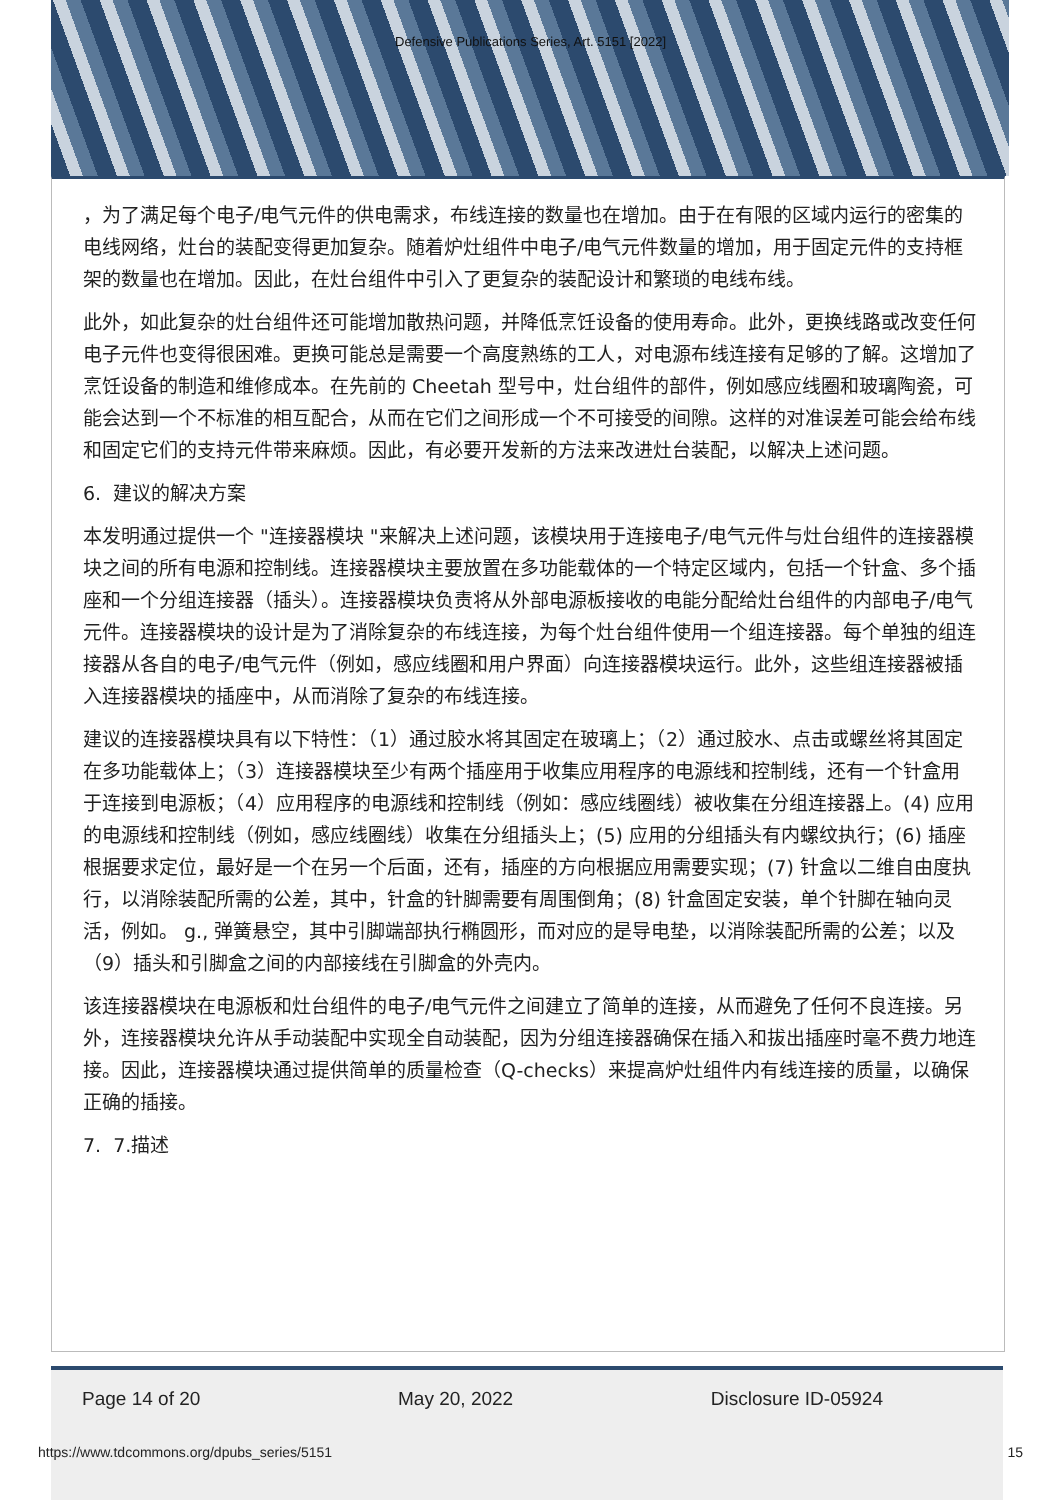Defensive Publications Series, Art. 5151 [2022]
，为了满足每个电子/电气元件的供电需求，布线连接的数量也在增加。由于在有限的区域内运行的密集的电线网络，灶台的装配变得更加复杂。随着炉灶组件中电子/电气元件数量的增加，用于固定元件的支持框架的数量也在增加。因此，在灶台组件中引入了更复杂的装配设计和繁琐的电线布线。
此外，如此复杂的灶台组件还可能增加散热问题，并降低烹饪设备的使用寿命。此外，更换线路或改变任何电子元件也变得很困难。更换可能总是需要一个高度熟练的工人，对电源布线连接有足够的了解。这增加了烹饪设备的制造和维修成本。在先前的 Cheetah 型号中，灶台组件的部件，例如感应线圈和玻璃陶瓷，可能会达到一个不标准的相互配合，从而在它们之间形成一个不可接受的间隙。这样的对准误差可能会给布线和固定它们的支持元件带来麻烦。因此，有必要开发新的方法来改进灶台装配，以解决上述问题。
6. 建议的解决方案
本发明通过提供一个 "连接器模块 "来解决上述问题，该模块用于连接电子/电气元件与灶台组件的连接器模块之间的所有电源和控制线。连接器模块主要放置在多功能载体的一个特定区域内，包括一个针盒、多个插座和一个分组连接器（插头）。连接器模块负责将从外部电源板接收的电能分配给灶台组件的内部电子/电气元件。连接器模块的设计是为了消除复杂的布线连接，为每个灶台组件使用一个组连接器。每个单独的组连接器从各自的电子/电气元件（例如，感应线圈和用户界面）向连接器模块运行。此外，这些组连接器被插入连接器模块的插座中，从而消除了复杂的布线连接。
建议的连接器模块具有以下特性：（1）通过胶水将其固定在玻璃上；（2）通过胶水、点击或螺丝将其固定在多功能载体上；（3）连接器模块至少有两个插座用于收集应用程序的电源线和控制线，还有一个针盒用于连接到电源板；（4）应用程序的电源线和控制线（例如：感应线圈线）被收集在分组连接器上。(4) 应用的电源线和控制线（例如，感应线圈线）收集在分组插头上；(5) 应用的分组插头有内螺纹执行；(6) 插座根据要求定位，最好是一个在另一个后面，还有，插座的方向根据应用需要实现；(7) 针盒以二维自由度执行，以消除装配所需的公差，其中，针盒的针脚需要有周围倒角；(8) 针盒固定安装，单个针脚在轴向灵活，例如。 g., 弹簧悬空，其中引脚端部执行椭圆形，而对应的是导电垫，以消除装配所需的公差；以及（9）插头和引脚盒之间的内部接线在引脚盒的外壳内。
该连接器模块在电源板和灶台组件的电子/电气元件之间建立了简单的连接，从而避免了任何不良连接。另外，连接器模块允许从手动装配中实现全自动装配，因为分组连接器确保在插入和拔出插座时毫不费力地连接。因此，连接器模块通过提供简单的质量检查（Q-checks）来提高炉灶组件内有线连接的质量，以确保正确的插接。
7. 7.描述
Page 14 of 20 May 20, 2022 Disclosure ID-05924
https://www.tdcommons.org/dpubs_series/5151 15